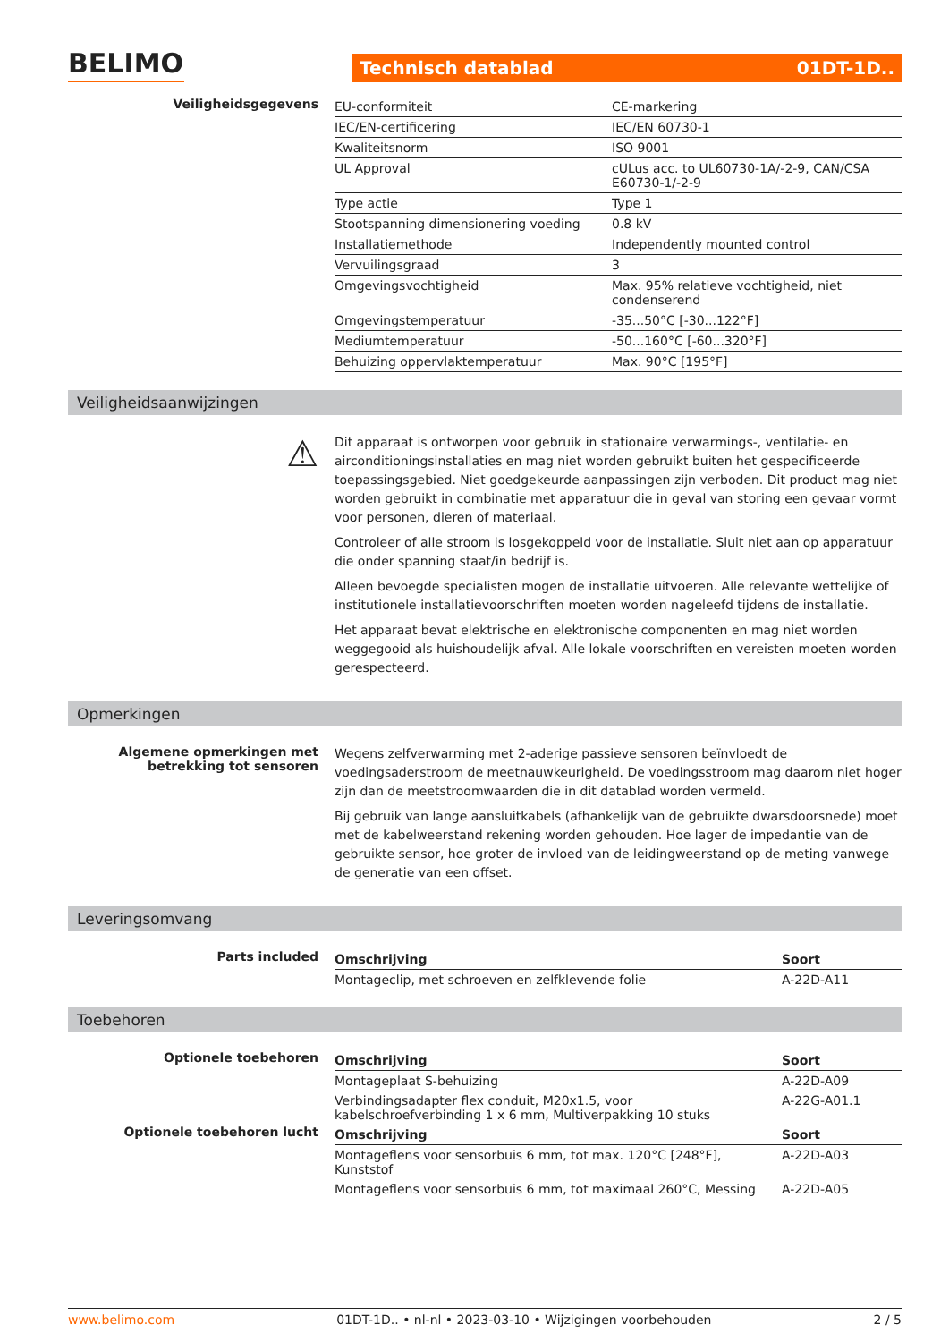BELIMO
Technisch datablad 01DT-1D..
Veiligheidsgegevens
| EU-conformiteit | CE-markering |
| IEC/EN-certificering | IEC/EN 60730-1 |
| Kwaliteitsnorm | ISO 9001 |
| UL Approval | cULus acc. to UL60730-1A/-2-9, CAN/CSA E60730-1/-2-9 |
| Type actie | Type 1 |
| Stootspanning dimensionering voeding | 0.8 kV |
| Installatiemethode | Independently mounted control |
| Vervuilingsgraad | 3 |
| Omgevingsvochtigheid | Max. 95% relatieve vochtigheid, niet condenserend |
| Omgevingstemperatuur | -35...50°C [-30...122°F] |
| Mediumtemperatuur | -50...160°C [-60...320°F] |
| Behuizing oppervlaktemperatuur | Max. 90°C [195°F] |
Veiligheidsaanwijzingen
⚠
Dit apparaat is ontworpen voor gebruik in stationaire verwarmings-, ventilatie- en airconditioningsinstallaties en mag niet worden gebruikt buiten het gespecificeerde toepassingsgebied. Niet goedgekeurde aanpassingen zijn verboden. Dit product mag niet worden gebruikt in combinatie met apparatuur die in geval van storing een gevaar vormt voor personen, dieren of materiaal.
Controleer of alle stroom is losgekoppeld voor de installatie. Sluit niet aan op apparatuur die onder spanning staat/in bedrijf is.
Alleen bevoegde specialisten mogen de installatie uitvoeren. Alle relevante wettelijke of institutionele installatievoorschriften moeten worden nageleefd tijdens de installatie.
Het apparaat bevat elektrische en elektronische componenten en mag niet worden weggegooid als huishoudelijk afval. Alle lokale voorschriften en vereisten moeten worden gerespecteerd.
Opmerkingen
Algemene opmerkingen met betrekking tot sensoren
Wegens zelfverwarming met 2-aderige passieve sensoren beïnvloedt de voedingsaderstroom de meetnauwkeurigheid. De voedingsstroom mag daarom niet hoger zijn dan de meetstroomwaarden die in dit datablad worden vermeld.
Bij gebruik van lange aansluitkabels (afhankelijk van de gebruikte dwarsdoorsnede) moet met de kabelweerstand rekening worden gehouden. Hoe lager de impedantie van de gebruikte sensor, hoe groter de invloed van de leidingweerstand op de meting vanwege de generatie van een offset.
Leveringsomvang
Parts included
| Omschrijving | Soort |
| --- | --- |
| Montageclip, met schroeven en zelfklevende folie | A-22D-A11 |
Toebehoren
Optionele toebehoren
| Omschrijving | Soort |
| --- | --- |
| Montageplaat S-behuizing | A-22D-A09 |
| Verbindingsadapter flex conduit, M20x1.5, voor kabelschroefverbinding 1 x 6 mm, Multiverpakking 10 stuks | A-22G-A01.1 |
Optionele toebehoren lucht
| Omschrijving | Soort |
| --- | --- |
| Montageflens voor sensorbuis 6 mm, tot max. 120°C [248°F], Kunststof | A-22D-A03 |
| Montageflens voor sensorbuis 6 mm, tot maximaal 260°C, Messing | A-22D-A05 |
www.belimo.com 01DT-1D.. • nl-nl • 2023-03-10 • Wijzigingen voorbehouden 2 / 5